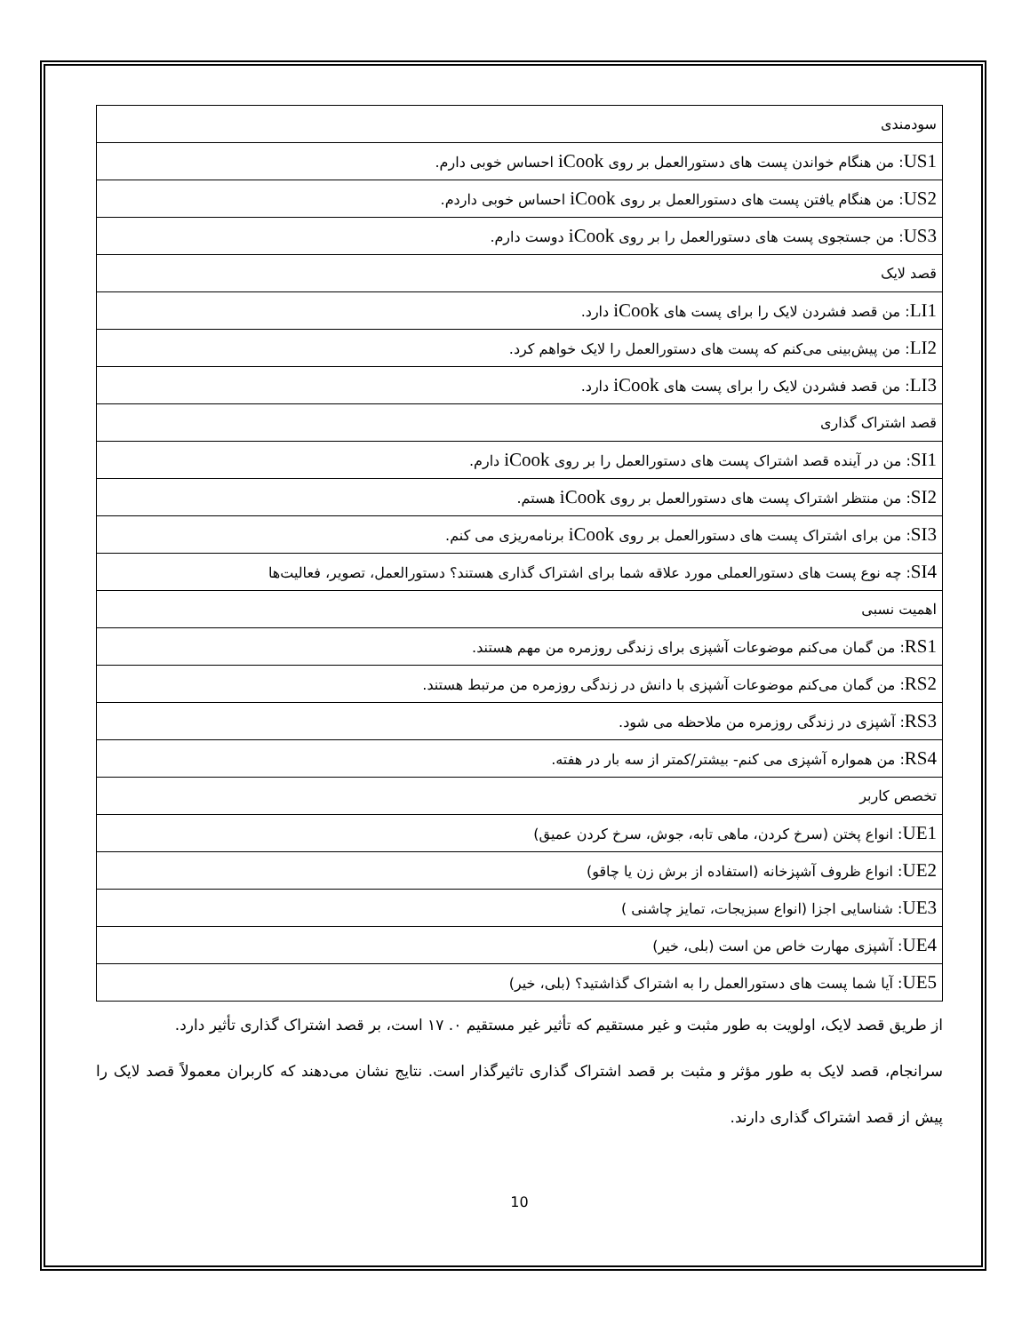| سودمندی |
| US1 : من هنگام خواندن پست های دستورالعمل بر روی iCook احساس خوبی دارم. |
| US2 : من هنگام یافتن پست های دستورالعمل بر روی iCook احساس خوبی داردم. |
| US3 : من جستجوی پست های دستورالعمل را بر روی iCook دوست دارم. |
| قصد لایک |
| LI1 : من قصد فشردن لایک را برای پست های iCook دارد. |
| LI2 : من پیش‌بینی می‌کنم که پست های دستورالعمل را لایک خواهم کرد. |
| LI3 : من قصد فشردن لایک را برای پست های iCook دارد. |
| قصد اشتراک گذاری |
| SI1 : من در آینده قصد اشتراک پست های دستورالعمل را بر روی iCook دارم. |
| SI2 : من منتظر اشتراک پست های دستورالعمل بر روی iCook هستم. |
| SI3 : من برای اشتراک پست های دستورالعمل بر روی iCook برنامه‌ریزی می کنم. |
| SI4 : چه نوع پست های دستورالعملی مورد علاقه شما برای اشتراک گذاری هستند؟ دستورالعمل، تصویر، فعالیت‌ها |
| اهمیت نسبی |
| RS1 : من گمان می‌کنم موضوعات آشپزی برای زندگی روزمره من مهم هستند. |
| RS2 : من گمان می‌کنم موضوعات آشپزی با دانش در زندگی روزمره من مرتبط هستند. |
| RS3 : آشپزی در زندگی روزمره من ملاحظه می شود. |
| RS4 : من همواره آشپزی می کنم- بیشتر/کمتر از سه بار در هفته. |
| تخصص کاربر |
| UE1 : انواع پختن (سرخ کردن، ماهی تابه، جوش، سرخ کردن عمیق) |
| UE2 : انواع ظروف آشپزخانه (استفاده از برش زن یا چاقو) |
| UE3 : شناسایی اجزا (انواع سبزیجات، تمایز چاشنی ) |
| UE4 : آشپزی مهارت خاص من است (بلی، خیر) |
| UE5 : آیا شما پست های دستورالعمل را به اشتراک گذاشتید؟ (بلی، خیر) |
از طریق قصد لایک، اولویت به طور مثبت و غیر مستقیم که تأثیر غیر مستقیم ۰. ۱۷ است، بر قصد اشتراک گذاری تأثیر دارد.
سرانجام، قصد لایک به طور مؤثر و مثبت بر قصد اشتراک گذاری تاثیرگذار است. نتایج نشان می‌دهند که کاربران معمولاً قصد لایک را پیش از قصد اشتراک گذاری دارند.
10